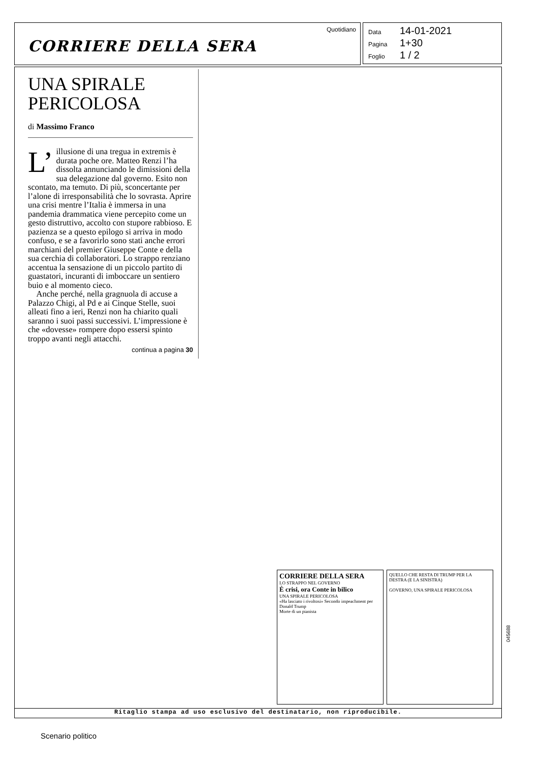Quotidiano
CORRIERE DELLA SERA
Data 14-01-2021
Pagina 1+30
Foglio 1 / 2
UNA SPIRALE PERICOLOSA
di Massimo Franco
L’ illusione di una tregua in extremis è durata poche ore. Matteo Renzi l’ha dissolta annunciando le dimissioni della sua delegazione dal governo. Esito non scontato, ma temuto. Di più, sconcertante per l’alone di irresponsabilità che lo sovrasta. Aprire una crisi mentre l’Italia è immersa in una pandemia drammatica viene percepito come un gesto distruttivo, accolto con stupore rabbioso. E pazienza se a questo epilogo si arriva in modo confuso, e se a favorirlo sono stati anche errori marchiani del premier Giuseppe Conte e della sua cerchia di collaboratori. Lo strappo renziano accentua la sensazione di un piccolo partito di guastatori, incuranti di imboccare un sentiero buio e al momento cieco.
Anche perché, nella gragnuola di accuse a Palazzo Chigi, al Pd e ai Cinque Stelle, suoi alleati fino a ieri, Renzi non ha chiarito quali saranno i suoi passi successivi. L’impressione è che «dovesse» rompere dopo essersi spinto troppo avanti negli attacchi.
continua a pagina 30
CORRIERE DELLA SERA
LO STRAPPO NEL GOVERNO
È crisi, ora Conte in bilico
UNA SPIRALE PERICOLOSA
«Ha lasciato i rivoltosi» Secondo impeachment per Donald Trump
Morte di un pianista
QUELLO CHE RESTA DI TRUMP PER LA DESTRA (E LA SINISTRA)
GOVERNO, UNA SPIRALE PERICOLOSA
Ritaglio stampa ad uso esclusivo del destinatario, non riproducibile.
045688
Scenario politico